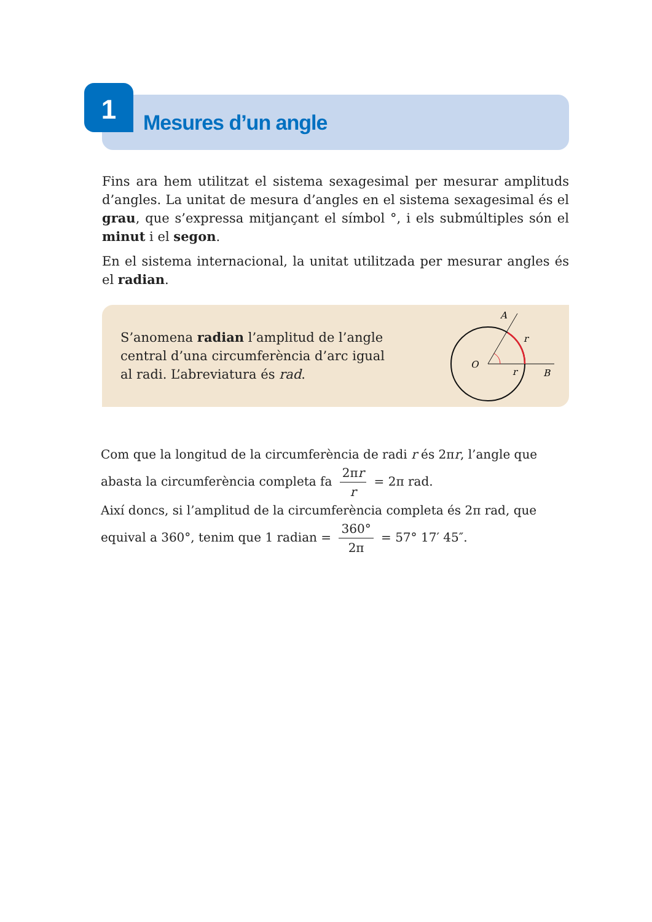1
Mesures d’un angle
Fins ara hem utilitzat el sistema sexagesimal per mesurar amplituds d’angles. La unitat de mesura d’angles en el sistema sexagesimal és el grau, que s’expressa mitjançant el símbol °, i els submúltiples són el minut i el segon.
En el sistema internacional, la unitat utilitzada per mesurar angles és el radian.
S’anomena radian l’amplitud de l’angle central d’una circumferència d’arc igual al radi. L’abreviatura és rad.
O
A
B
r
r
Com que la longitud de la circumferència de radi r és 2πr, l’angle que
abasta la circumferència completa fa 2πr r = 2π rad.
Així doncs, si l’amplitud de la circumferència completa és 2π rad, que
equival a 360°, tenim que 1 radian = 360° 2π = 57° 17′ 45″.